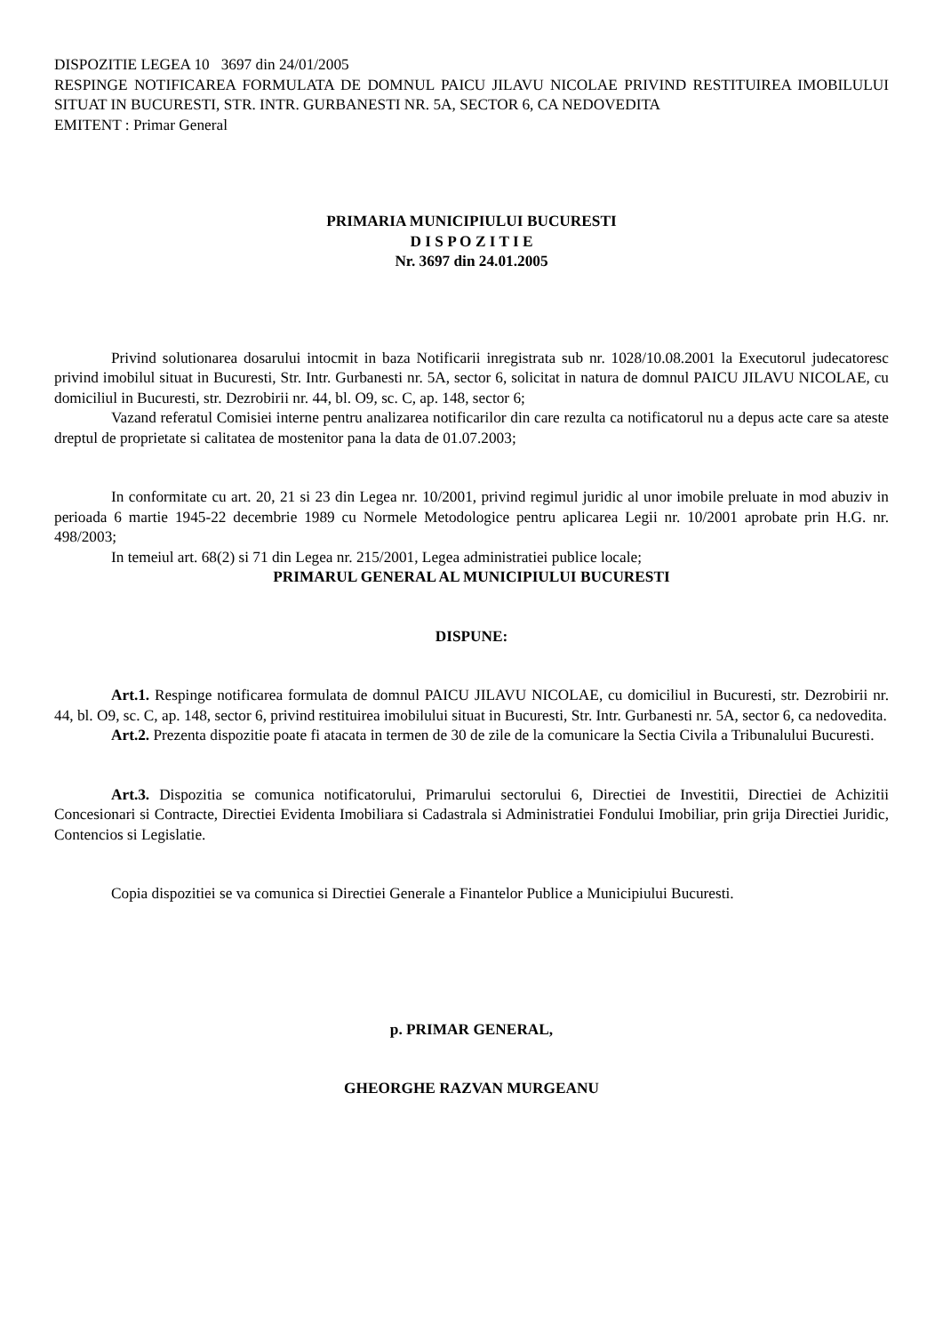DISPOZITIE LEGEA 10 3697 din 24/01/2005
RESPINGE NOTIFICAREA FORMULATA DE DOMNUL PAICU JILAVU NICOLAE PRIVIND RESTITUIREA IMOBILULUI SITUAT IN BUCURESTI, STR. INTR. GURBANESTI NR. 5A, SECTOR 6, CA NEDOVEDITA
EMITENT : Primar General
PRIMARIA MUNICIPIULUI BUCURESTI
D I S P O Z I T I E
Nr. 3697 din 24.01.2005
Privind solutionarea dosarului intocmit in baza Notificarii inregistrata sub nr. 1028/10.08.2001 la Executorul judecatoresc privind imobilul situat in Bucuresti, Str. Intr. Gurbanesti nr. 5A, sector 6, solicitat in natura de domnul PAICU JILAVU NICOLAE, cu domiciliul in Bucuresti, str. Dezrobirii nr. 44, bl. O9, sc. C, ap. 148, sector 6;
Vazand referatul Comisiei interne pentru analizarea notificarilor din care rezulta ca notificatorul nu a depus acte care sa ateste dreptul de proprietate si calitatea de mostenitor pana la data de 01.07.2003;
In conformitate cu art. 20, 21 si 23 din Legea nr. 10/2001, privind regimul juridic al unor imobile preluate in mod abuziv in perioada 6 martie 1945-22 decembrie 1989 cu Normele Metodologice pentru aplicarea Legii nr. 10/2001 aprobate prin H.G. nr. 498/2003;
In temeiul art. 68(2) si 71 din Legea nr. 215/2001, Legea administratiei publice locale;
PRIMARUL GENERAL AL MUNICIPIULUI BUCURESTI
DISPUNE:
Art.1. Respinge notificarea formulata de domnul PAICU JILAVU NICOLAE, cu domiciliul in Bucuresti, str. Dezrobirii nr. 44, bl. O9, sc. C, ap. 148, sector 6, privind restituirea imobilului situat in Bucuresti, Str. Intr. Gurbanesti nr. 5A, sector 6, ca nedovedita.
Art.2. Prezenta dispozitie poate fi atacata in termen de 30 de zile de la comunicare la Sectia Civila a Tribunalului Bucuresti.
Art.3. Dispozitia se comunica notificatorului, Primarului sectorului 6, Directiei de Investitii, Directiei de Achizitii Concesionari si Contracte, Directiei Evidenta Imobiliara si Cadastrala si Administratiei Fondului Imobiliar, prin grija Directiei Juridic, Contencios si Legislatie.
Copia dispozitiei se va comunica si Directiei Generale a Finantelor Publice a Municipiului Bucuresti.
p. PRIMAR GENERAL,
GHEORGHE RAZVAN MURGEANU